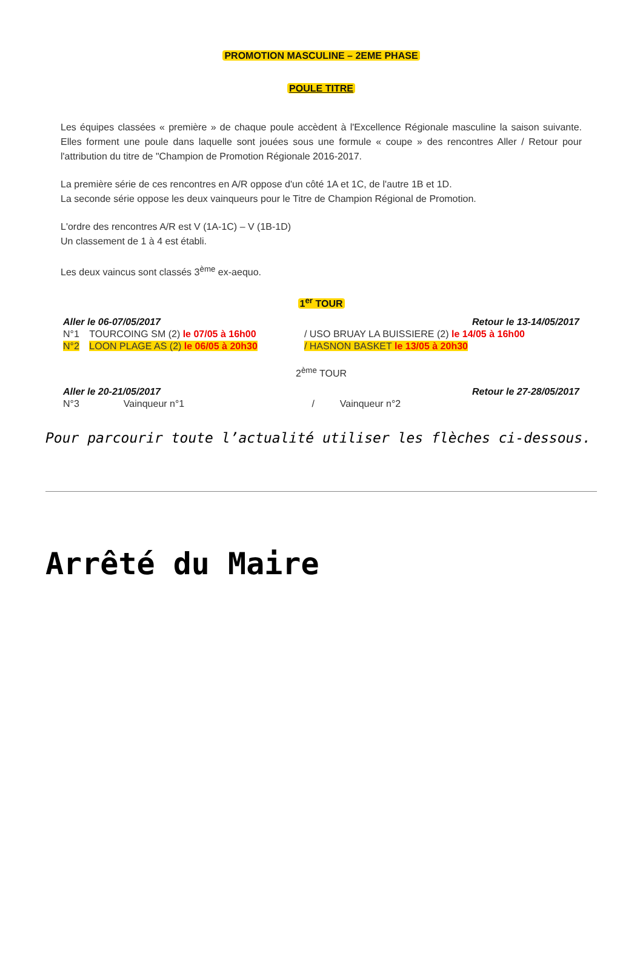PROMOTION MASCULINE – 2EME PHASE
POULE TITRE
Les équipes classées « première » de chaque poule accèdent à l'Excellence Régionale masculine la saison suivante. Elles forment une poule dans laquelle sont jouées sous une formule « coupe » des rencontres Aller / Retour pour l'attribution du titre de "Champion de Promotion Régionale 2016-2017.
La première série de ces rencontres en A/R oppose d'un côté 1A et 1C, de l'autre 1B et 1D.
La seconde série oppose les deux vainqueurs pour le Titre de Champion Régional de Promotion.
L'ordre des rencontres A/R est V (1A-1C) – V (1B-1D)
Un classement de 1 à 4 est établi.
Les deux vaincus sont classés 3<sup>ème</sup> ex-aequo.
1<sup>er</sup> TOUR
| Aller le 06-07/05/2017 | | Retour le 13-14/05/2017 |
| N°1 | TOURCOING SM (2) le 07/05 à 16h00 | / USO BRUAY LA BUISSIERE (2) le 14/05 à 16h00 |
| N°2 | LOON PLAGE AS (2) le 06/05 à 20h30 | / HASNON BASKET le 13/05 à 20h30 |
2<sup>ème</sup> TOUR
| Aller le 20-21/05/2017 | | Retour le 27-28/05/2017 | |
| N°3 | Vainqueur n°1 | / | Vainqueur n°2 |
Pour parcourir toute l’actualité utiliser les flèches ci-dessous.
Arrêté du Maire